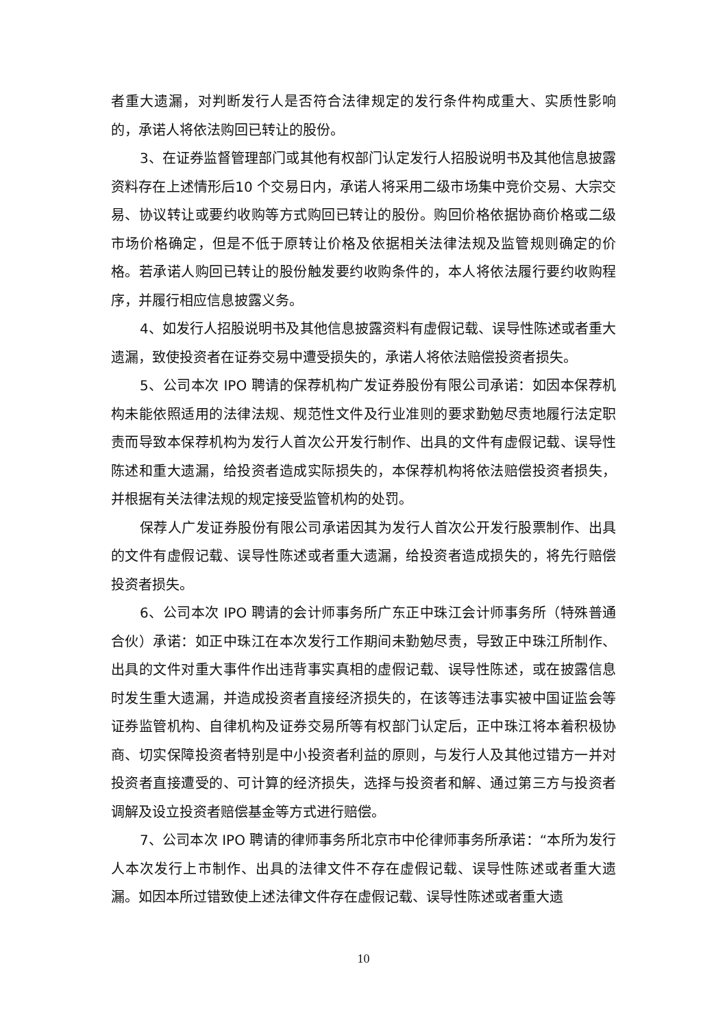者重大遗漏，对判断发行人是否符合法律规定的发行条件构成重大、实质性影响的，承诺人将依法购回已转让的股份。
3、在证券监督管理部门或其他有权部门认定发行人招股说明书及其他信息披露资料存在上述情形后10 个交易日内，承诺人将采用二级市场集中竞价交易、大宗交易、协议转让或要约收购等方式购回已转让的股份。购回价格依据协商价格或二级市场价格确定，但是不低于原转让价格及依据相关法律法规及监管规则确定的价格。若承诺人购回已转让的股份触发要约收购条件的，本人将依法履行要约收购程序，并履行相应信息披露义务。
4、如发行人招股说明书及其他信息披露资料有虚假记载、误导性陈述或者重大遗漏，致使投资者在证券交易中遭受损失的，承诺人将依法赔偿投资者损失。
5、公司本次 IPO 聘请的保荐机构广发证券股份有限公司承诺：如因本保荐机构未能依照适用的法律法规、规范性文件及行业准则的要求勤勉尽责地履行法定职责而导致本保荐机构为发行人首次公开发行制作、出具的文件有虚假记载、误导性陈述和重大遗漏，给投资者造成实际损失的，本保荐机构将依法赔偿投资者损失，并根据有关法律法规的规定接受监管机构的处罚。
保荐人广发证券股份有限公司承诺因其为发行人首次公开发行股票制作、出具的文件有虚假记载、误导性陈述或者重大遗漏，给投资者造成损失的，将先行赔偿投资者损失。
6、公司本次 IPO 聘请的会计师事务所广东正中珠江会计师事务所（特殊普通合伙）承诺：如正中珠江在本次发行工作期间未勤勉尽责，导致正中珠江所制作、出具的文件对重大事件作出违背事实真相的虚假记载、误导性陈述，或在披露信息时发生重大遗漏，并造成投资者直接经济损失的，在该等违法事实被中国证监会等证券监管机构、自律机构及证券交易所等有权部门认定后，正中珠江将本着积极协商、切实保障投资者特别是中小投资者利益的原则，与发行人及其他过错方一并对投资者直接遭受的、可计算的经济损失，选择与投资者和解、通过第三方与投资者调解及设立投资者赔偿基金等方式进行赔偿。
7、公司本次 IPO 聘请的律师事务所北京市中伦律师事务所承诺：“本所为发行人本次发行上市制作、出具的法律文件不存在虚假记载、误导性陈述或者重大遗漏。如因本所过错致使上述法律文件存在虚假记载、误导性陈述或者重大遗
10